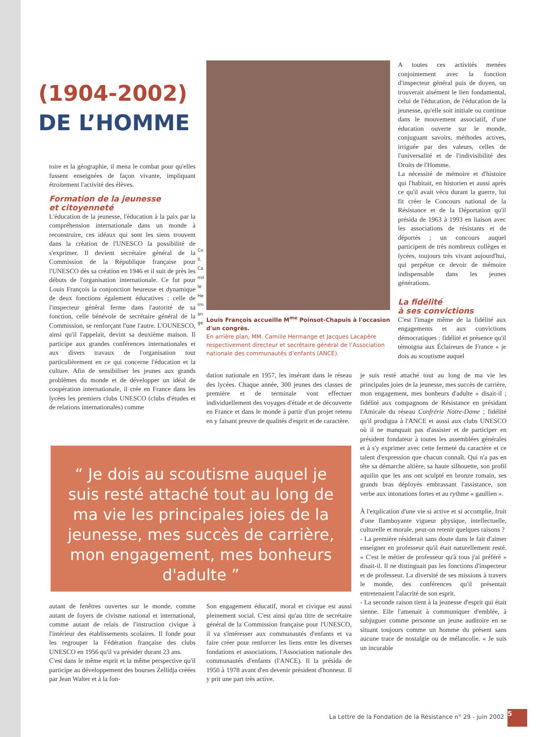(1904-2002)
DE L’HOMME
toire et la géographie, il mena le combat pour qu'elles fussent enseignées de façon vivante, impliquant étroitement l'activité des élèves.
Formation de la jeunesse
et citoyenneté
L'éducation de la jeunesse, l'éducation à la paix par la compréhension internationale dans un monde à reconstruire, ces idéaux qui sont les siens trouvent dans la création de l'UNESCO la possibilité de s'exprimer. Il devient secrétaire général de la Commission de la République française pour l'UNESCO dès sa création en 1946 et il suit de près les débuts de l'organisation internationale. Ce fut pour Louis François la conjonction heureuse et dynamique de deux fonctions également éducatives : celle de l'inspecteur général ferme dans l'autorité de sa fonction, celle bénévole de secrétaire général de la Commission, se renforçant l'une l'autre. L'OUNESCO, ainsi qu'il l'appelait, devint sa deuxième maison. Il participe aux grandes conférences internationales et aux divers travaux de l'organisation tout particulièrement en ce qui concerne l'éducation et la culture. Afin de sensibiliser les jeunes aux grands problèmes du monde et de développer un idéal de coopération internationale, il crée en France dans les lycées les premiers clubs UNESCO (clubs d'études et de relations internationales) comme
Coll. Camille Hermange
Louis François accueille M<sup>me</sup> Poinsot-Chapuis à l'occasion d'un congrès.
En arrière plan, MM. Camille Hermange et Jacques Lacapère respectivement directeur et secrétaire général de l’Association nationale des communautés d’enfants (ANCE).
dation nationale en 1957, les insérant dans le réseau des lycées. Chaque année, 300 jeunes des classes de première et de terminale vont effectuer individuellement des voyages d'étude et de découverte en France et dans le monde à partir d'un projet retenu en y faisant preuve de qualités d'esprit et de caractère.
A toutes ces activités menées conjointement avec la fonction d'inspecteur général puis de doyen, on trouverait aisément le lien fondamental, celui de l'éducation, de l'éducation de la jeunesse, qu'elle soit initiale ou continue dans le mouvement associatif, d'une éducation ouverte sur le monde, conjuguant savoirs, méthodes actives, irriguée par des valeurs, celles de l'universalité et de l'indivisibilité des Droits de l'Homme.
La nécessité de mémoire et d'histoire qui l'habitait, en historien et aussi après ce qu'il avait vécu durant la guerre, lui fit créer le Concours national de la Résistance et de la Déportation qu'il présida de 1963 à 1993 en liaison avec les associations de résistants et de déportés ; un concours auquel participent de très nombreux collèges et lycées, toujours très vivant aujourd'hui, qui perpétue ce devoir de mémoire indispensable dans les jeunes générations.
La fidélité
à ses convictions
C'est l'image même de la fidélité aux engagements et aux convictions démocratiques : fidélité et présence qu'il témoigna aux Éclaireurs de France « je dois au scoutisme auquel
je suis resté attaché tout au long de ma vie les principales joies de la jeunesse, mes succès de carrière, mon engagement, mes bonheurs d'adulte » disait-il ; fidélité aux compagnons de Résistance en présidant l'Amicale du réseau Confrérie Notre-Dame ; fidélité qu'il prodigua à l'ANCE et aussi aux clubs UNESCO où il ne manquait pas d'assister et de participer en président fondateur à toutes les assemblées générales et à s'y exprimer avec cette fermeté du caractère et ce talent d'expression que chacun connaît. Qui n'a pas en tête sa démarche altière, sa haute silhouette, son profil aquilin que les ans ont sculpté en bronze romain, ses grands bras déployés embrassant l'assistance, son verbe aux intonations fortes et au rythme « gaullien ».
À l'explication d'une vie si active et si accomplie, fruit d'une flamboyante vigueur physique, intellectuelle, culturelle et morale, peut-on retenir quelques raisons ?
- La première résiderait sans doute dans le fait d'aimer enseigner en professeur qu'il était naturellement resté. « C'est le métier de professeur qu'à tous j'ai préféré » disait-il. Il ne distinguait pas les fonctions d'inspecteur et de professeur. La diversité de ses missions à travers le monde, des conférences qu'il présentait entretenaient l'alacrité de son esprit.
- La seconde raison tient à la jeunesse d'esprit qui était sienne. Elle l'amenait à communiquer d'emblée, à subjuguer comme personne un jeune auditoire en se situant toujours comme un homme du présent sans aucune trace de nostalgie ou de mélancolie. « Je suis un incurable
“ Je dois au scoutisme auquel je suis resté attaché tout au long de ma vie les principales joies de la jeunesse, mes succès de carrière, mon engagement, mes bonheurs d'adulte ”
autant de fenêtres ouvertes sur le monde, comme autant de foyers de civisme national et international, comme autant de relais de l'instruction civique à l'intérieur des établissements scolaires. Il fonde pour les regrouper la Fédération française des clubs UNESCO en 1956 qu'il va présider durant 23 ans.
C'est dans le même esprit et la même perspective qu'il participe au développement des bourses Zellidja créées par Jean Walter et à la fon-
Son engagement éducatif, moral et civique est aussi pleinement social. C'est ainsi qu'au titre de secrétaire général de la Commission française pour l'UNESCO, il va s'intéresser aux communautés d'enfants et va faire créer pour renforcer les liens entre les diverses fondations et associations, l'Association nationale des communautés d'enfants (l'ANCE). Il la présida de 1950 à 1978 avant d'en devenir président d'honneur. Il y prit une part très active.
La Lettre de la Fondation de la Résistance n° 29 - juin 2002
5